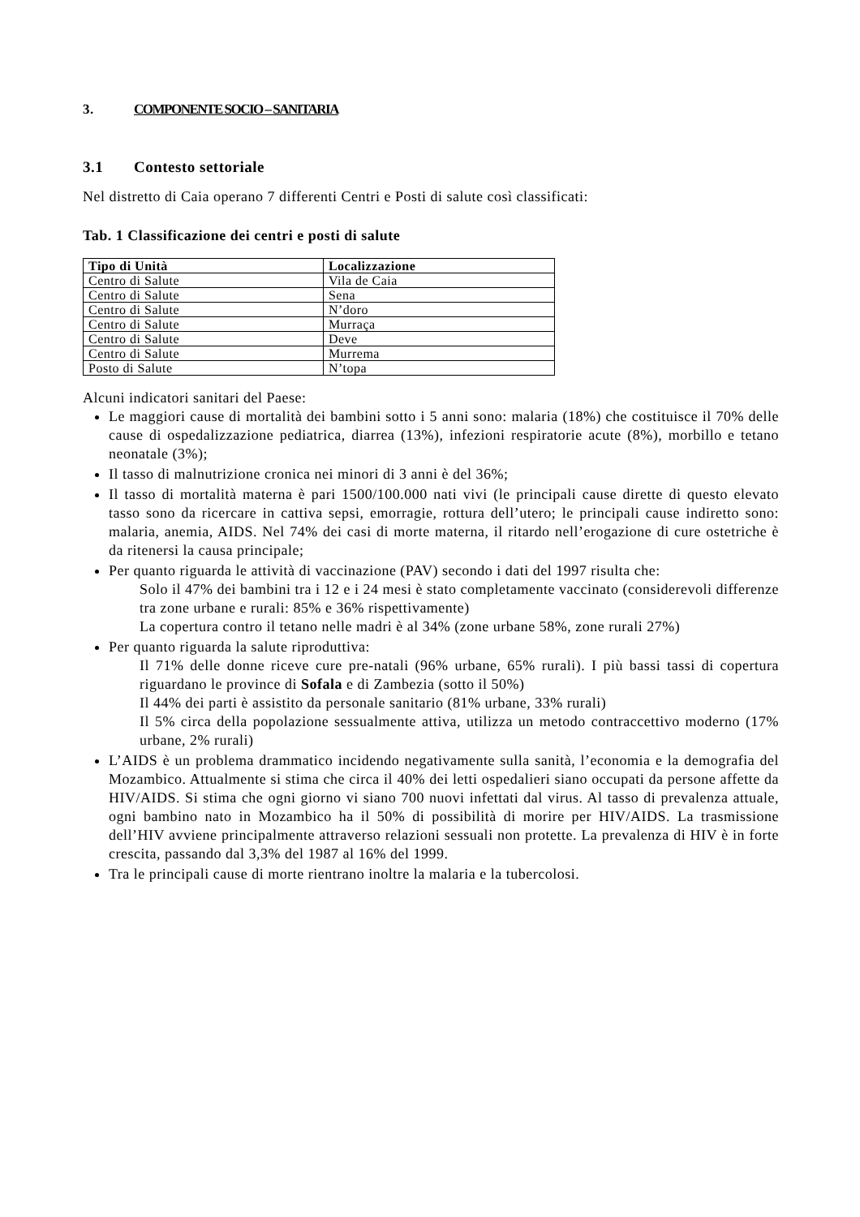3. COMPONENTE SOCIO – SANITARIA
3.1 Contesto settoriale
Nel distretto di Caia operano 7 differenti Centri e Posti di salute così classificati:
Tab. 1 Classificazione dei centri e posti di salute
| Tipo di Unità | Localizzazione |
| --- | --- |
| Centro di Salute | Vila de Caia |
| Centro di Salute | Sena |
| Centro di Salute | N’doro |
| Centro di Salute | Murraça |
| Centro di Salute | Deve |
| Centro di Salute | Murrema |
| Posto di Salute | N’topa |
Alcuni indicatori sanitari del Paese:
Le maggiori cause di mortalità dei bambini sotto i 5 anni sono: malaria (18%) che costituisce il 70% delle cause di ospedalizzazione pediatrica, diarrea (13%), infezioni respiratorie acute (8%), morbillo e tetano neonatale (3%);
Il tasso di malnutrizione cronica nei minori di 3 anni è del 36%;
Il tasso di mortalità materna è pari 1500/100.000 nati vivi (le principali cause dirette di questo elevato tasso sono da ricercare in cattiva sepsi, emorragie, rottura dell’utero; le principali cause indiretto sono: malaria, anemia, AIDS. Nel 74% dei casi di morte materna, il ritardo nell’erogazione di cure ostetriche è da ritenersi la causa principale;
Per quanto riguarda le attività di vaccinazione (PAV) secondo i dati del 1997 risulta che:
Solo il 47% dei bambini tra i 12 e i 24 mesi è stato completamente vaccinato (considerevoli differenze tra zone urbane e rurali: 85% e 36% rispettivamente)
La copertura contro il tetano nelle madri è al 34% (zone urbane 58%, zone rurali 27%)
Per quanto riguarda la salute riproduttiva:
Il 71% delle donne riceve cure pre-natali (96% urbane, 65% rurali). I più bassi tassi di copertura riguardano le province di Sofala e di Zambezia (sotto il 50%)
Il 44% dei parti è assistito da personale sanitario (81% urbane, 33% rurali)
Il 5% circa della popolazione sessualmente attiva, utilizza un metodo contraccettivo moderno (17% urbane, 2% rurali)
L’AIDS è un problema drammatico incidendo negativamente sulla sanità, l’economia e la demografia del Mozambico. Attualmente si stima che circa il 40% dei letti ospedalieri siano occupati da persone affette da HIV/AIDS. Si stima che ogni giorno vi siano 700 nuovi infettati dal virus. Al tasso di prevalenza attuale, ogni bambino nato in Mozambico ha il 50% di possibilità di morire per HIV/AIDS. La trasmissione dell’HIV avviene principalmente attraverso relazioni sessuali non protette. La prevalenza di HIV è in forte crescita, passando dal 3,3% del 1987 al 16% del 1999.
Tra le principali cause di morte rientrano inoltre la malaria e la tubercolosi.